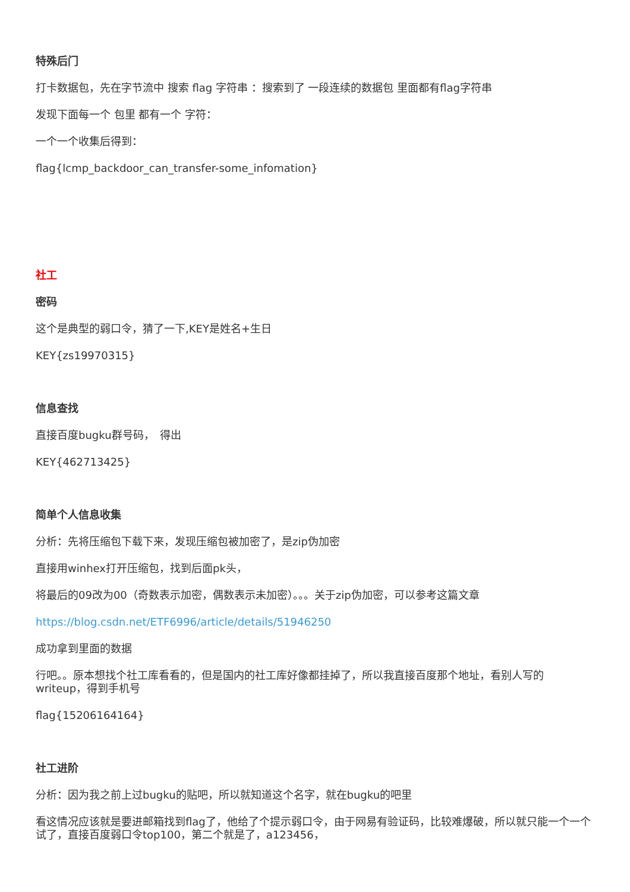特殊后门
打卡数据包，先在字节流中 搜索 flag 字符串 ：搜索到了 一段连续的数据包 里面都有flag字符串
发现下面每一个 包里 都有一个 字符：
一个一个收集后得到：
flag{lcmp_backdoor_can_transfer-some_infomation}
社工
密码
这个是典型的弱口令，猜了一下,KEY是姓名+生日
KEY{zs19970315}
信息查找
直接百度bugku群号码，　得出
KEY{462713425}
简单个人信息收集
分析：先将压缩包下载下来，发现压缩包被加密了，是zip伪加密
直接用winhex打开压缩包，找到后面pk头，
将最后的09改为00（奇数表示加密，偶数表示未加密）。。。关于zip伪加密，可以参考这篇文章
https://blog.csdn.net/ETF6996/article/details/51946250
成功拿到里面的数据
行吧。。原本想找个社工库看看的，但是国内的社工库好像都挂掉了，所以我直接百度那个地址，看别人写的writeup，得到手机号
flag{15206164164}
社工进阶
分析：因为我之前上过bugku的贴吧，所以就知道这个名字，就在bugku的吧里
看这情况应该就是要进邮箱找到flag了，他给了个提示弱口令，由于网易有验证码，比较难爆破，所以就只能一个一个试了，直接百度弱口令top100，第二个就是了，a123456，